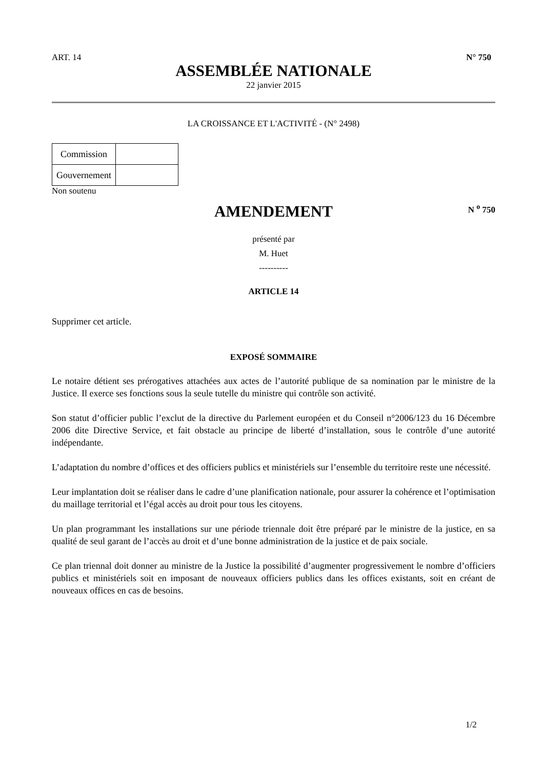ART. 14 N° 750
ASSEMBLÉE NATIONALE
22 janvier 2015
LA CROISSANCE ET L'ACTIVITÉ - (N° 2498)
| Commission | |
| Gouvernement | |
Non soutenu
AMENDEMENT N <sup>o</sup> 750
présenté par
M. Huet
----------
ARTICLE 14
Supprimer cet article.
EXPOSÉ SOMMAIRE
Le notaire détient ses prérogatives attachées aux actes de l’autorité publique de sa nomination par le ministre de la Justice. Il exerce ses fonctions sous la seule tutelle du ministre qui contrôle son activité.
Son statut d’officier public l’exclut de la directive du Parlement européen et du Conseil n°2006/123 du 16 Décembre 2006 dite Directive Service, et fait obstacle au principe de liberté d’installation, sous le contrôle d’une autorité indépendante.
L’adaptation du nombre d’offices et des officiers publics et ministériels sur l’ensemble du territoire reste une nécessité.
Leur implantation doit se réaliser dans le cadre d’une planification nationale, pour assurer la cohérence et l’optimisation du maillage territorial et l’égal accès au droit pour tous les citoyens.
Un plan programmant les installations sur une période triennale doit être préparé par le ministre de la justice, en sa qualité de seul garant de l’accès au droit et d’une bonne administration de la justice et de paix sociale.
Ce plan triennal doit donner au ministre de la Justice la possibilité d’augmenter progressivement le nombre d’officiers publics et ministériels soit en imposant de nouveaux officiers publics dans les offices existants, soit en créant de nouveaux offices en cas de besoins.
1/2